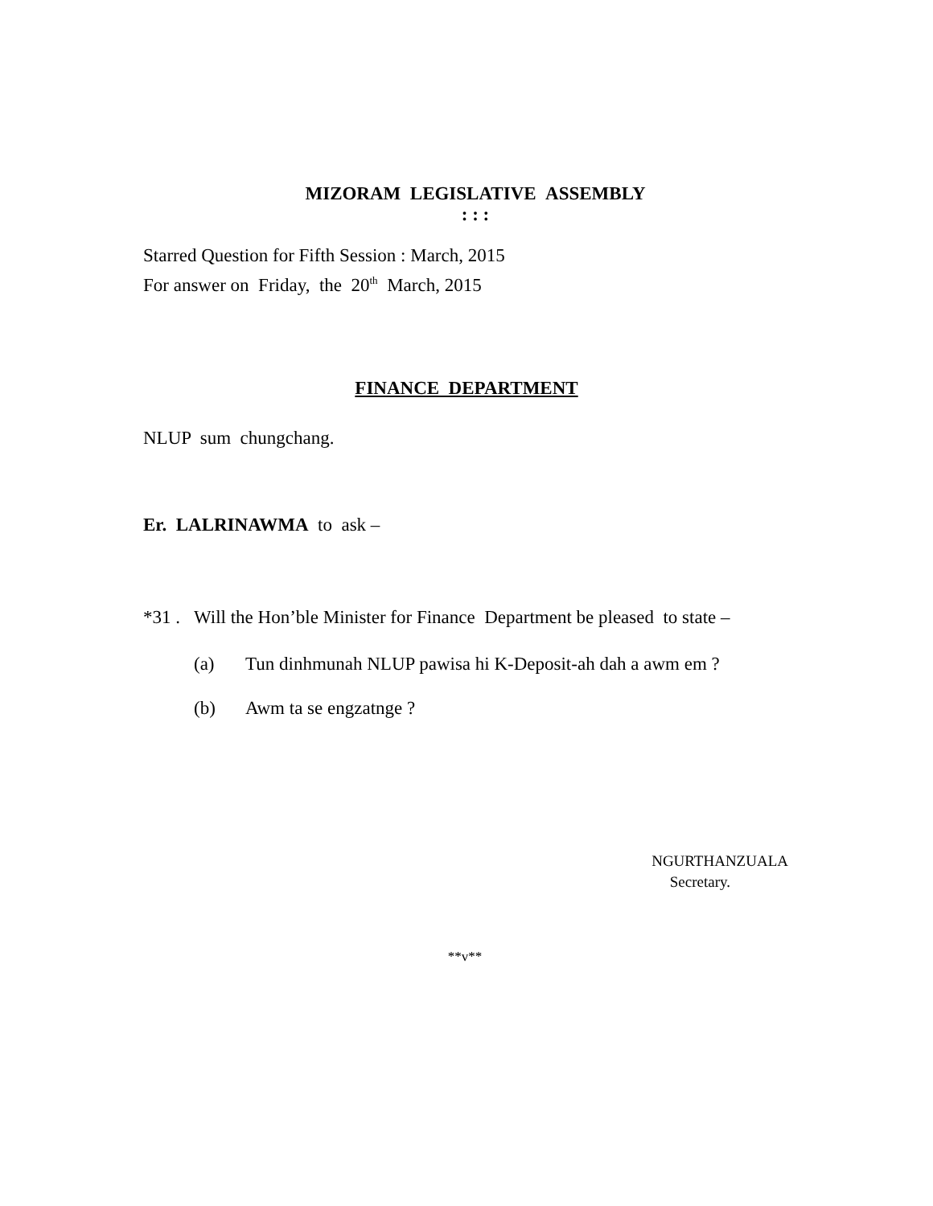MIZORAM LEGISLATIVE ASSEMBLY
: : :
Starred Question for Fifth Session : March, 2015
For answer on Friday, the 20<sup>th</sup> March, 2015
FINANCE DEPARTMENT
NLUP sum chungchang.
Er. LALRINAWMA to ask –
*31 . Will the Hon’ble Minister for Finance Department be pleased to state –
(a) Tun dinhmunah NLUP pawisa hi K-Deposit-ah dah a awm em ?
(b) Awm ta se engzatnge ?
NGURTHANZUALA
Secretary.
**v**